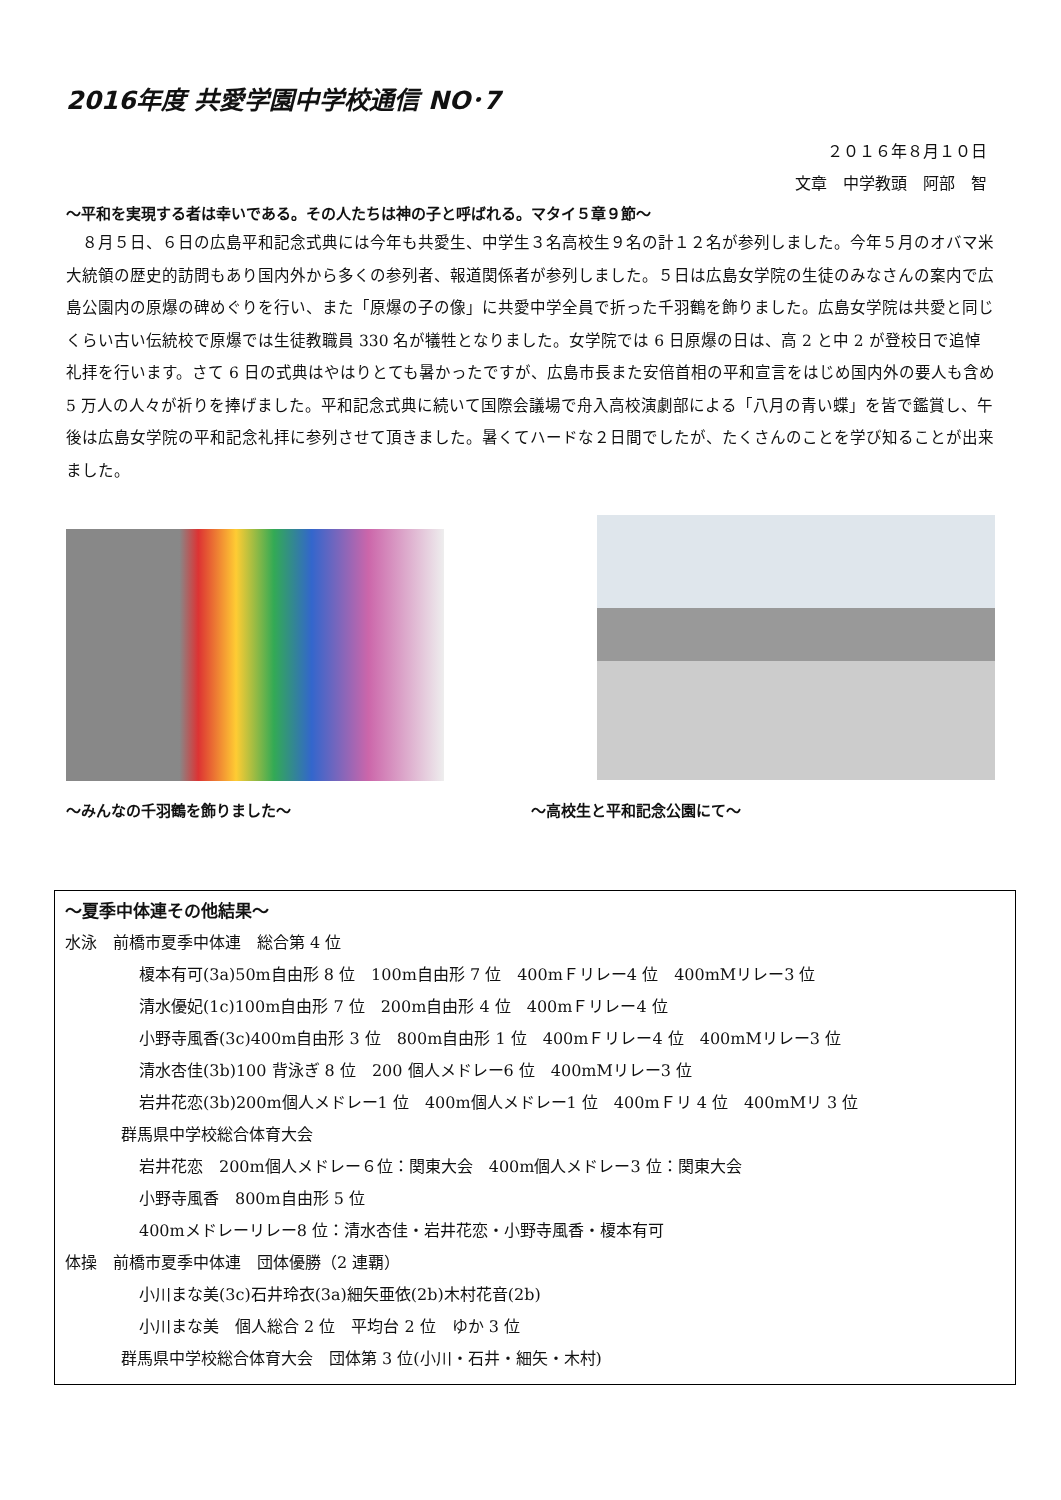2016年度 共愛学園中学校通信 NO･7
２０１６年８月１０日
文章　中学教頭　阿部　智
～平和を実現する者は幸いである。その人たちは神の子と呼ばれる。マタイ５章９節～
８月５日、６日の広島平和記念式典には今年も共愛生、中学生３名高校生９名の計１２名が参列しました。今年５月のオバマ米大統領の歴史的訪問もあり国内外から多くの参列者、報道関係者が参列しました。５日は広島女学院の生徒のみなさんの案内で広島公園内の原爆の碑めぐりを行い、また「原爆の子の像」に共愛中学全員で折った千羽鶴を飾りました。広島女学院は共愛と同じくらい古い伝統校で原爆では生徒教職員 330 名が犠牲となりました。女学院では 6 日原爆の日は、高 2 と中 2 が登校日で追悼礼拝を行います。さて 6 日の式典はやはりとても暑かったですが、広島市長また安倍首相の平和宣言をはじめ国内外の要人も含め 5 万人の人々が祈りを捧げました。平和記念式典に続いて国際会議場で舟入高校演劇部による「八月の青い蝶」を皆で鑑賞し、午後は広島女学院の平和記念礼拝に参列させて頂きました。暑くてハードな２日間でしたが、たくさんのことを学び知ることが出来ました。
～みんなの千羽鶴を飾りました～ ～高校生と平和記念公園にて～
～夏季中体連その他結果～
水泳　前橋市夏季中体連　総合第 4 位
榎本有可(3a)50m自由形 8 位　100m自由形 7 位　400mＦリレー4 位　400mMリレー3 位
清水優妃(1c)100m自由形 7 位　200m自由形 4 位　400mＦリレー4 位
小野寺風香(3c)400m自由形 3 位　800m自由形 1 位　400mＦリレー4 位　400mMリレー3 位
清水杏佳(3b)100 背泳ぎ 8 位　200 個人メドレー6 位　400mMリレー3 位
岩井花恋(3b)200m個人メドレー1 位　400m個人メドレー1 位　400mＦリ 4 位　400mMリ 3 位
群馬県中学校総合体育大会
岩井花恋　200m個人メドレー６位：関東大会　400m個人メドレー3 位：関東大会
小野寺風香　800m自由形 5 位
400mメドレーリレー8 位：清水杏佳・岩井花恋・小野寺風香・榎本有可
体操　前橋市夏季中体連　団体優勝（2 連覇）
小川まな美(3c)石井玲衣(3a)細矢亜依(2b)木村花音(2b)
小川まな美　個人総合 2 位　平均台 2 位　ゆか 3 位
群馬県中学校総合体育大会　団体第 3 位(小川・石井・細矢・木村)